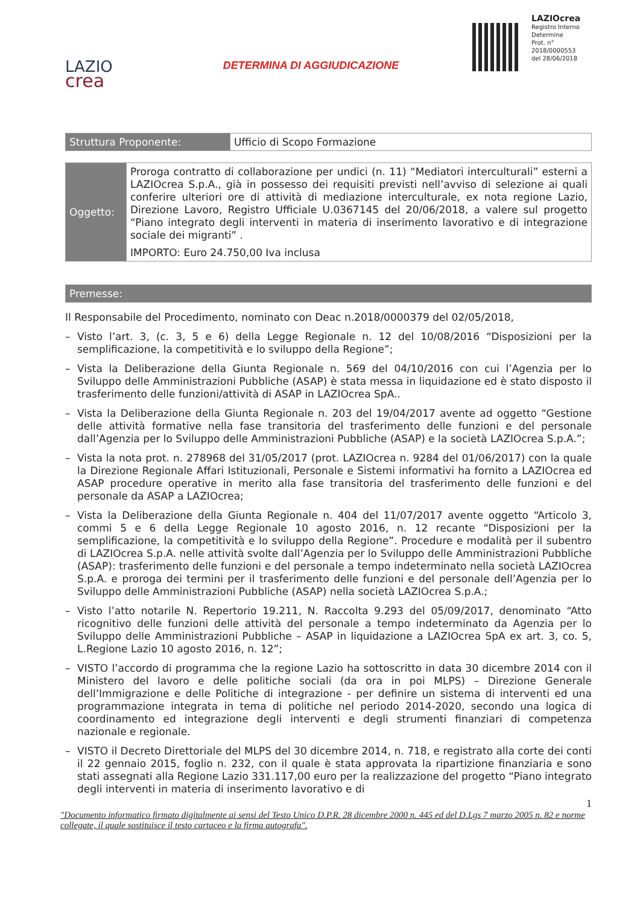LAZIO
crea
DETERMINA DI AGGIUDICAZIONE
LAZIOcrea
Registro Interno Determine
Prot. n°
2018/0000553
del 28/06/2018
| Struttura Proponente: | Ufficio di Scopo Formazione |
| Oggetto: | Proroga contratto di collaborazione per undici (n. 11) “Mediatori interculturali” esterni a LAZIOcrea S.p.A., già in possesso dei requisiti previsti nell’avviso di selezione ai quali conferire ulteriori ore di attività di mediazione interculturale, ex nota regione Lazio, Direzione Lavoro, Registro Ufficiale U.0367145 del 20/06/2018, a valere sul progetto “Piano integrato degli interventi in materia di inserimento lavorativo e di integrazione sociale dei migranti” . IMPORTO: Euro 24.750,00 Iva inclusa |
| Premesse: |
Il Responsabile del Procedimento, nominato con Deac n.2018/0000379 del 02/05/2018,
– Visto l’art. 3, (c. 3, 5 e 6) della Legge Regionale n. 12 del 10/08/2016 “Disposizioni per la semplificazione, la competitività e lo sviluppo della Regione”;
– Vista la Deliberazione della Giunta Regionale n. 569 del 04/10/2016 con cui l’Agenzia per lo Sviluppo delle Amministrazioni Pubbliche (ASAP) è stata messa in liquidazione ed è stato disposto il trasferimento delle funzioni/attività di ASAP in LAZIOcrea SpA..
– Vista la Deliberazione della Giunta Regionale n. 203 del 19/04/2017 avente ad oggetto “Gestione delle attività formative nella fase transitoria del trasferimento delle funzioni e del personale dall’Agenzia per lo Sviluppo delle Amministrazioni Pubbliche (ASAP) e la società LAZIOcrea S.p.A.”;
– Vista la nota prot. n. 278968 del 31/05/2017 (prot. LAZIOcrea n. 9284 del 01/06/2017) con la quale la Direzione Regionale Affari Istituzionali, Personale e Sistemi informativi ha fornito a LAZIOcrea ed ASAP procedure operative in merito alla fase transitoria del trasferimento delle funzioni e del personale da ASAP a LAZIOcrea;
– Vista la Deliberazione della Giunta Regionale n. 404 del 11/07/2017 avente oggetto “Articolo 3, commi 5 e 6 della Legge Regionale 10 agosto 2016, n. 12 recante “Disposizioni per la semplificazione, la competitività e lo sviluppo della Regione”. Procedure e modalità per il subentro di LAZIOcrea S.p.A. nelle attività svolte dall’Agenzia per lo Sviluppo delle Amministrazioni Pubbliche (ASAP): trasferimento delle funzioni e del personale a tempo indeterminato nella società LAZIOcrea S.p.A. e proroga dei termini per il trasferimento delle funzioni e del personale dell’Agenzia per lo Sviluppo delle Amministrazioni Pubbliche (ASAP) nella società LAZIOcrea S.p.A.;
– Visto l’atto notarile N. Repertorio 19.211, N. Raccolta 9.293 del 05/09/2017, denominato “Atto ricognitivo delle funzioni delle attività del personale a tempo indeterminato da Agenzia per lo Sviluppo delle Amministrazioni Pubbliche – ASAP in liquidazione a LAZIOcrea SpA ex art. 3, co. 5, L.Regione Lazio 10 agosto 2016, n. 12”;
– VISTO l’accordo di programma che la regione Lazio ha sottoscritto in data 30 dicembre 2014 con il Ministero del lavoro e delle politiche sociali (da ora in poi MLPS) – Direzione Generale dell’Immigrazione e delle Politiche di integrazione - per definire un sistema di interventi ed una programmazione integrata in tema di politiche nel periodo 2014-2020, secondo una logica di coordinamento ed integrazione degli interventi e degli strumenti finanziari di competenza nazionale e regionale.
– VISTO il Decreto Direttoriale del MLPS del 30 dicembre 2014, n. 718, e registrato alla corte dei conti il 22 gennaio 2015, foglio n. 232, con il quale è stata approvata la ripartizione finanziaria e sono stati assegnati alla Regione Lazio 331.117,00 euro per la realizzazione del progetto “Piano integrato degli interventi in materia di inserimento lavorativo e di
1
"Documento informatico firmato digitalmente ai sensi del Testo Unico D.P.R. 28 dicembre 2000 n. 445 ed del D.Lgs 7 marzo 2005 n. 82 e norme collegate, il quale sostituisce il testo cartaceo e la firma autografa".